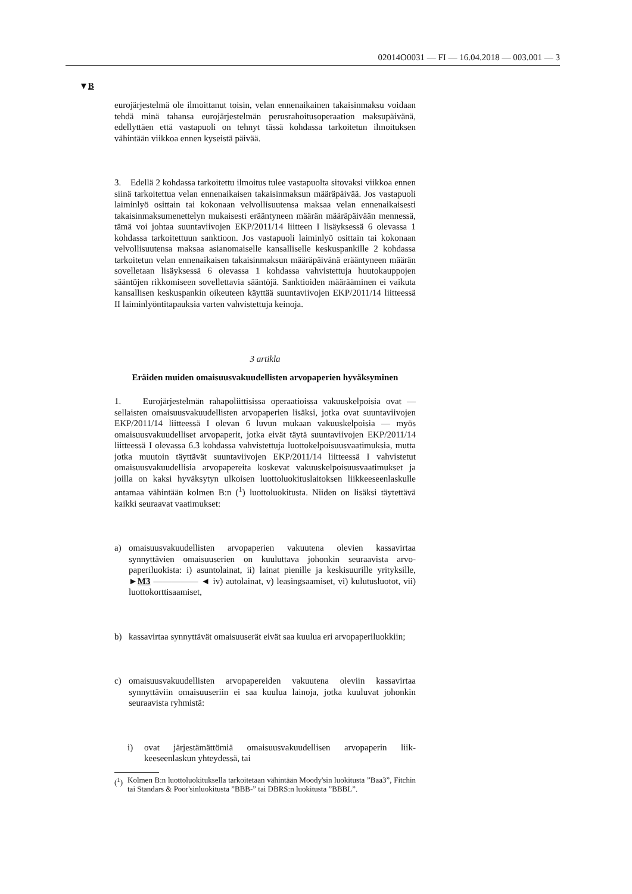02014O0031 — FI — 16.04.2018 — 003.001 — 3
▼B
eurojärjestelmä ole ilmoittanut toisin, velan ennenaikainen takaisin­maksu voidaan tehdä minä tahansa eurojärjestelmän perusrahoitusope­raation maksupäivänä, edellyttäen että vastapuoli on tehnyt tässä koh­dassa tarkoitetun ilmoituksen vähintään viikkoa ennen kyseistä päivää.
3. Edellä 2 kohdassa tarkoitettu ilmoitus tulee vastapuolta sitovaksi viikkoa ennen siinä tarkoitettua velan ennenaikaisen takaisinmaksun määräpäivää. Jos vastapuoli laiminlyö osittain tai kokonaan velvollisuu­tensa maksaa velan ennenaikaisesti takaisinmaksumenettelyn mukaisesti erääntyneen määrän määräpäivään mennessä, tämä voi johtaa suuntavii­vojen EKP/2011/14 liitteen I lisäyksessä 6 olevassa 1 kohdassa tarkoi­tettuun sanktioon. Jos vastapuoli laiminlyö osittain tai kokonaan velvol­lisuutensa maksaa asianomaiselle kansalliselle keskuspankille 2 koh­dassa tarkoitetun velan ennenaikaisen takaisinmaksun määräpäivänä erääntyneen määrän sovelletaan lisäyksessä 6 olevassa 1 kohdassa vah­vistettuja huutokauppojen sääntöjen rikkomiseen sovellettavia sääntöjä. Sanktioiden määrääminen ei vaikuta kansallisen keskuspankin oikeuteen käyttää suuntaviivojen EKP/2011/14 liitteessä II laiminlyöntitapauksia varten vahvistettuja keinoja.
3 artikla
Eräiden muiden omaisuusvakuudellisten arvopaperien hyväksyminen
1. Eurojärjestelmän rahapoliittisissa operaatioissa vakuuskelpoisia ovat — sellaisten omaisuusvakuudellisten arvopaperien lisäksi, jotka ovat suuntaviivojen EKP/2011/14 liitteessä I olevan 6 luvun mukaan vakuuskelpoisia — myös omaisuusvakuudelliset arvopaperit, jotka eivät täytä suuntaviivojen EKP/2011/14 liitteessä I olevassa 6.3 kohdassa vahvistettuja luottokelpoisuusvaatimuksia, mutta jotka muutoin täyttävät suuntaviivojen EKP/2011/14 liitteessä I vahvistetut omaisuusvakuudel­lisia arvopapereita koskevat vakuuskelpoisuusvaatimukset ja joilla on kaksi hyväksytyn ulkoisen luottoluokituslaitoksen liikkeeseenlaskulle antamaa vähintään kolmen B:n (<sup>1</sup>) luottoluokitusta. Niiden on lisäksi täytettävä kaikki seuraavat vaatimukset:
a) omaisuusvakuudellisten arvopaperien vakuutena olevien kassavirtaa synnyttävien omaisuuserien on kuuluttava johonkin seuraavista arvo­paperiluokista: i) asuntolainat, ii) lainat pienille ja keskisuurille yri­tyksille, ►M3 ————— ◄ iv) autolainat, v) leasingsaamiset, vi) kulutusluotot, vii) luottokorttisaamiset,
b) kassavirtaa synnyttävät omaisuuserät eivät saa kuulua eri arvopaperiluokkiin;
c) omaisuusvakuudellisten arvopapereiden vakuutena oleviin kassavir­taa synnyttäviin omaisuuseriin ei saa kuulua lainoja, jotka kuuluvat johonkin seuraavista ryhmistä:
i) ovat järjestämättömiä omaisuusvakuudellisen arvopaperin liik­keeseenlaskun yhteydessä, tai
(<sup>1</sup>) Kolmen B:n luottoluokituksella tarkoitetaan vähintään Moody'sin luokitusta ”Baa3”, Fitchin tai Standars & Poor'sinluokitusta ”BBB-” tai DBRS:n luoki­tusta ”BBBL”.